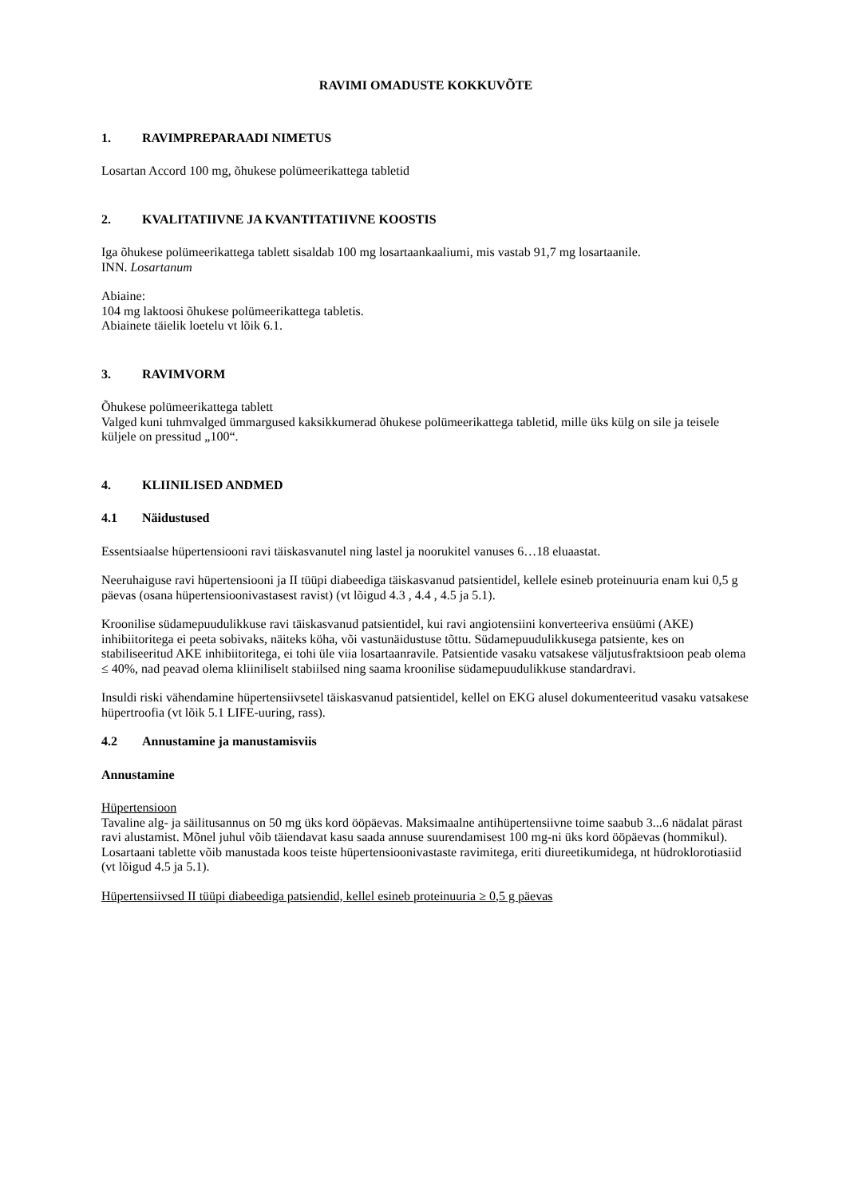RAVIMI OMADUSTE KOKKUVÕTE
1. RAVIMPREPARAADI NIMETUS
Losartan Accord 100 mg, õhukese polümeerikattega tabletid
2. KVALITATIIVNE JA KVANTITATIIVNE KOOSTIS
Iga õhukese polümeerikattega tablett sisaldab 100 mg losartaankaaliumi, mis vastab 91,7 mg losartaanile.
INN. Losartanum
Abiaine:
104 mg laktoosi õhukese polümeerikattega tabletis.
Abiainete täielik loetelu vt lõik 6.1.
3. RAVIMVORM
Õhukese polümeerikattega tablett
Valged kuni tuhmvalged ümmargused kaksikkumerad õhukese polümeerikattega tabletid, mille üks külg on sile ja teisele küljele on pressitud „100“.
4. KLIINILISED ANDMED
4.1 Näidustused
Essentsiaalse hüpertensiooni ravi täiskasvanutel ning lastel ja noorukitel vanuses 6…18 eluaastat.
Neeruhaiguse ravi hüpertensiooni ja II tüüpi diabeediga täiskasvanud patsientidel, kellele esineb proteinuuria enam kui 0,5 g päevas (osana hüpertensioonivastasest ravist) (vt lõigud 4.3 , 4.4 , 4.5 ja 5.1).
Kroonilise südamepuudulikkuse ravi täiskasvanud patsientidel, kui ravi angiotensiini konverteeriva ensüümi (AKE) inhibiitoritega ei peeta sobivaks, näiteks köha, või vastunäidustuse tõttu. Südamepuudulikkusega patsiente, kes on stabiliseeritud AKE inhibiitoritega, ei tohi üle viia losartaanravile. Patsientide vasaku vatsakese väljutusfraktsioon peab olema ≤ 40%, nad peavad olema kliiniliselt stabiilsed ning saama kroonilise südamepuudulikkuse standardravi.
Insuldi riski vähendamine hüpertensiivsetel täiskasvanud patsientidel, kellel on EKG alusel dokumenteeritud vasaku vatsakese hüpertroofia (vt lõik 5.1 LIFE-uuring, rass).
4.2 Annustamine ja manustamisviis
Annustamine
Hüpertensioon
Tavaline alg- ja säilitusannus on 50 mg üks kord ööpäevas. Maksimaalne antihüpertensiivne toime saabub 3...6 nädalat pärast ravi alustamist. Mõnel juhul võib täiendavat kasu saada annuse suurendamisest 100 mg-ni üks kord ööpäevas (hommikul).
Losartaani tablette võib manustada koos teiste hüpertensioonivastaste ravimitega, eriti diureetikumidega, nt hüdroklorotiasiid (vt lõigud 4.5 ja 5.1).
Hüpertensiivsed II tüüpi diabeediga patsiendid, kellel esineb proteinuuria ≥ 0,5 g päevas